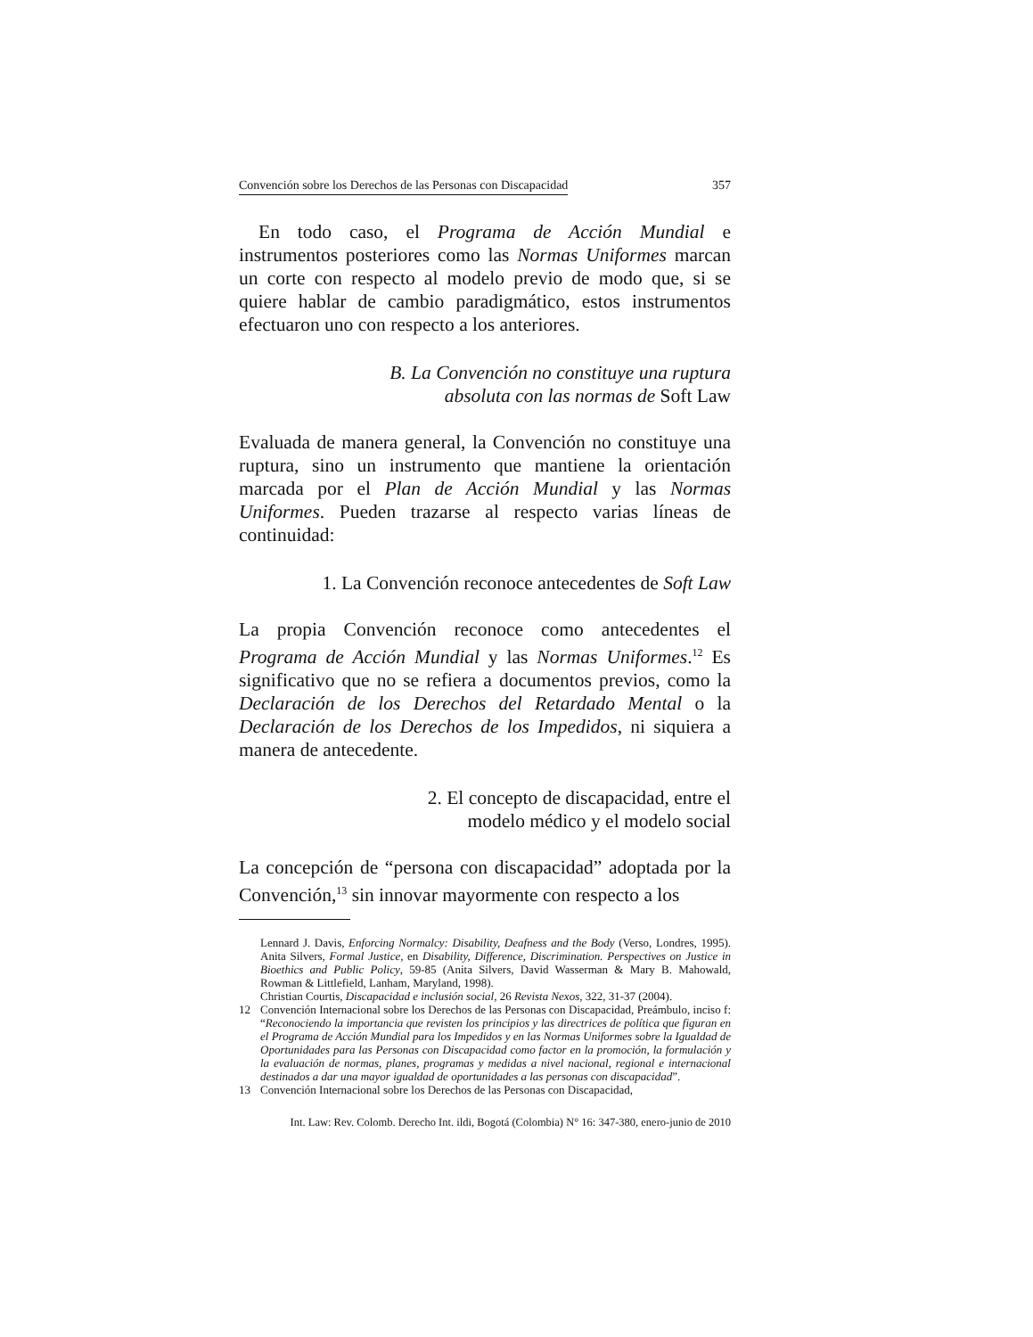Convención sobre los Derechos de las Personas con Discapacidad 357
En todo caso, el Programa de Acción Mundial e instrumentos posteriores como las Normas Uniformes marcan un corte con respecto al modelo previo de modo que, si se quiere hablar de cambio paradigmático, estos instrumentos efectuaron uno con respecto a los anteriores.
B. La Convención no constituye una ruptura
absoluta con las normas de Soft Law
Evaluada de manera general, la Convención no constituye una ruptura, sino un instrumento que mantiene la orientación marcada por el Plan de Acción Mundial y las Normas Uniformes. Pueden trazarse al respecto varias líneas de continuidad:
1. La Convención reconoce antecedentes de Soft Law
La propia Convención reconoce como antecedentes el Programa de Acción Mundial y las Normas Uniformes.<sup>12</sup> Es significativo que no se refiera a documentos previos, como la Declaración de los Derechos del Retardado Mental o la Declaración de los Derechos de los Impedidos, ni siquiera a manera de antecedente.
2. El concepto de discapacidad, entre el
modelo médico y el modelo social
La concepción de “persona con discapacidad” adoptada por la Convención,<sup>13</sup> sin innovar mayormente con respecto a los
Lennard J. Davis, Enforcing Normalcy: Disability, Deafness and the Body (Verso, Londres, 1995). Anita Silvers, Formal Justice, en Disability, Difference, Discrimination. Perspectives on Justice in Bioethics and Public Policy, 59-85 (Anita Silvers, David Wasserman & Mary B. Mahowald, Rowman & Littlefield, Lanham, Maryland, 1998).
Christian Courtis, Discapacidad e inclusión social, 26 Revista Nexos, 322, 31-37 (2004).
12 Convención Internacional sobre los Derechos de las Personas con Discapacidad, Preámbulo, inciso f: “Reconociendo la importancia que revisten los principios y las directrices de política que figuran en el Programa de Acción Mundial para los Impedidos y en las Normas Uniformes sobre la Igualdad de Oportunidades para las Personas con Discapacidad como factor en la promoción, la formulación y la evaluación de normas, planes, programas y medidas a nivel nacional, regional e internacional destinados a dar una mayor igualdad de oportunidades a las personas con discapacidad”.
13 Convención Internacional sobre los Derechos de las Personas con Discapacidad,
Int. Law: Rev. Colomb. Derecho Int. ildi, Bogotá (Colombia) N° 16: 347-380, enero-junio de 2010